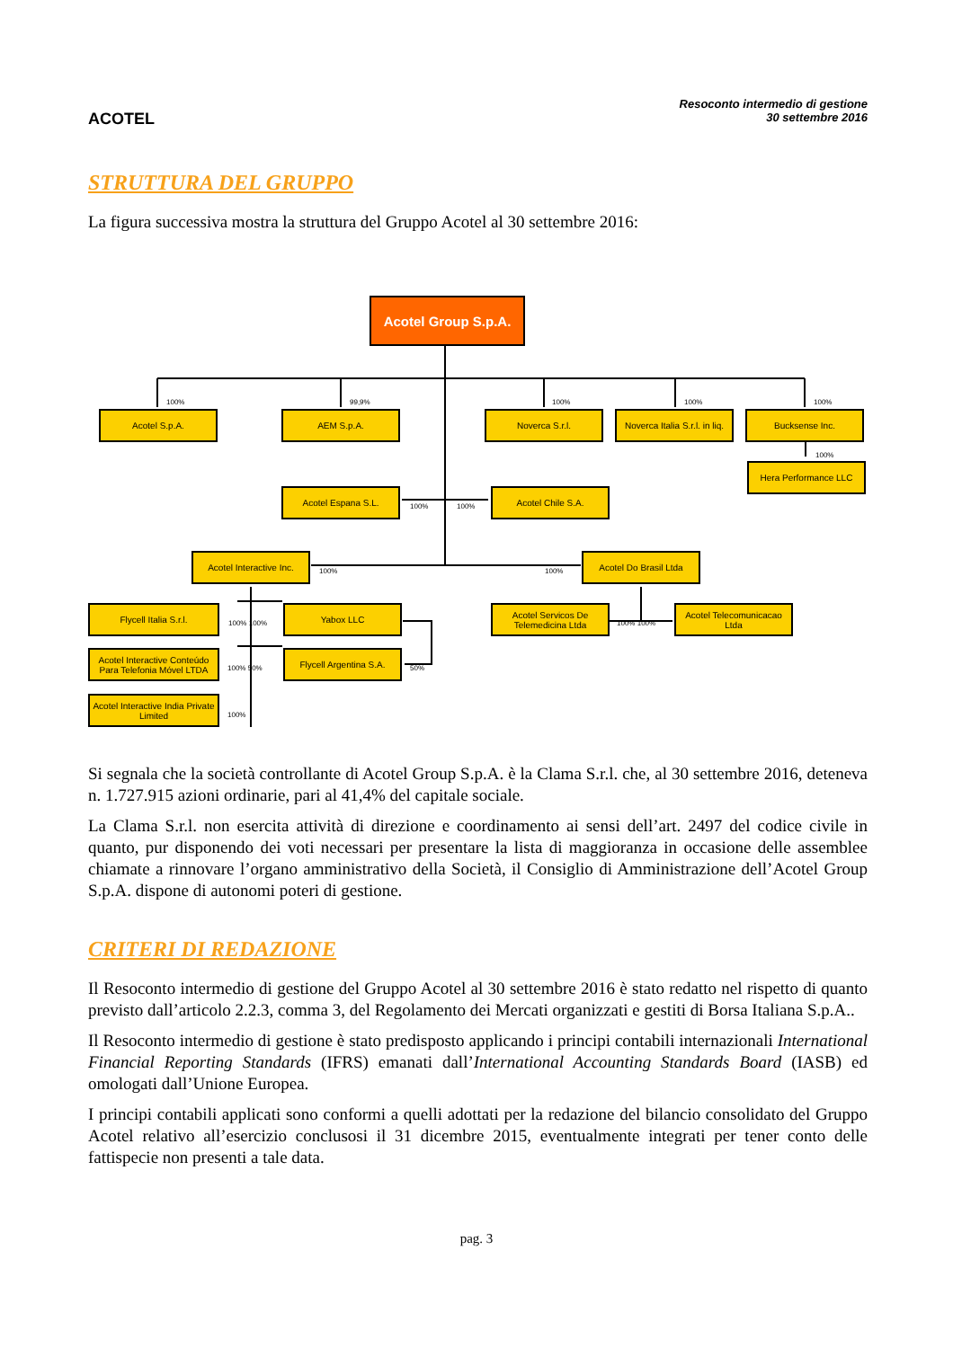ACOTEL
Resoconto intermedio di gestione
30 settembre 2016
STRUTTURA DEL GRUPPO
La figura successiva mostra la struttura del Gruppo Acotel al 30 settembre 2016:
Acotel Group S.p.A.
100% 99,9% 100% 100% 100%
Acotel S.p.A. AEM S.p.A. Noverca S.r.l.
Noverca Italia S.r.l. in liq.
Bucksense Inc.
100%
Hera Performance LLC
Acotel Espana S.L.
100% 100%
Acotel Chile S.A.
Acotel Interactive Inc.
100% 100%
Acotel Do Brasil Ltda
Flycell Italia S.r.l.
100% 100%
Yabox LLC
Acotel Servicos De Telemedicina Ltda
100% 100%
Acotel Telecomunicacao Ltda
Acotel Interactive Conteúdo Para Telefonia Móvel LTDA
100% 50%
Flycell Argentina S.A.
50%
Acotel Interactive India Private Limited
100%
Si segnala che la società controllante di Acotel Group S.p.A. è la Clama S.r.l. che, al 30 settembre 2016, deteneva n. 1.727.915 azioni ordinarie, pari al 41,4% del capitale sociale.
La Clama S.r.l. non esercita attività di direzione e coordinamento ai sensi dell’art. 2497 del codice civile in quanto, pur disponendo dei voti necessari per presentare la lista di maggioranza in occasione delle assemblee chiamate a rinnovare l’organo amministrativo della Società, il Consiglio di Amministrazione dell’Acotel Group S.p.A. dispone di autonomi poteri di gestione.
CRITERI DI REDAZIONE
Il Resoconto intermedio di gestione del Gruppo Acotel al 30 settembre 2016 è stato redatto nel rispetto di quanto previsto dall’articolo 2.2.3, comma 3, del Regolamento dei Mercati organizzati e gestiti di Borsa Italiana S.p.A..
Il Resoconto intermedio di gestione è stato predisposto applicando i principi contabili internazionali International Financial Reporting Standards (IFRS) emanati dall’International Accounting Standards Board (IASB) ed omologati dall’Unione Europea.
I principi contabili applicati sono conformi a quelli adottati per la redazione del bilancio consolidato del Gruppo Acotel relativo all’esercizio conclusosi il 31 dicembre 2015, eventualmente integrati per tener conto delle fattispecie non presenti a tale data.
pag. 3